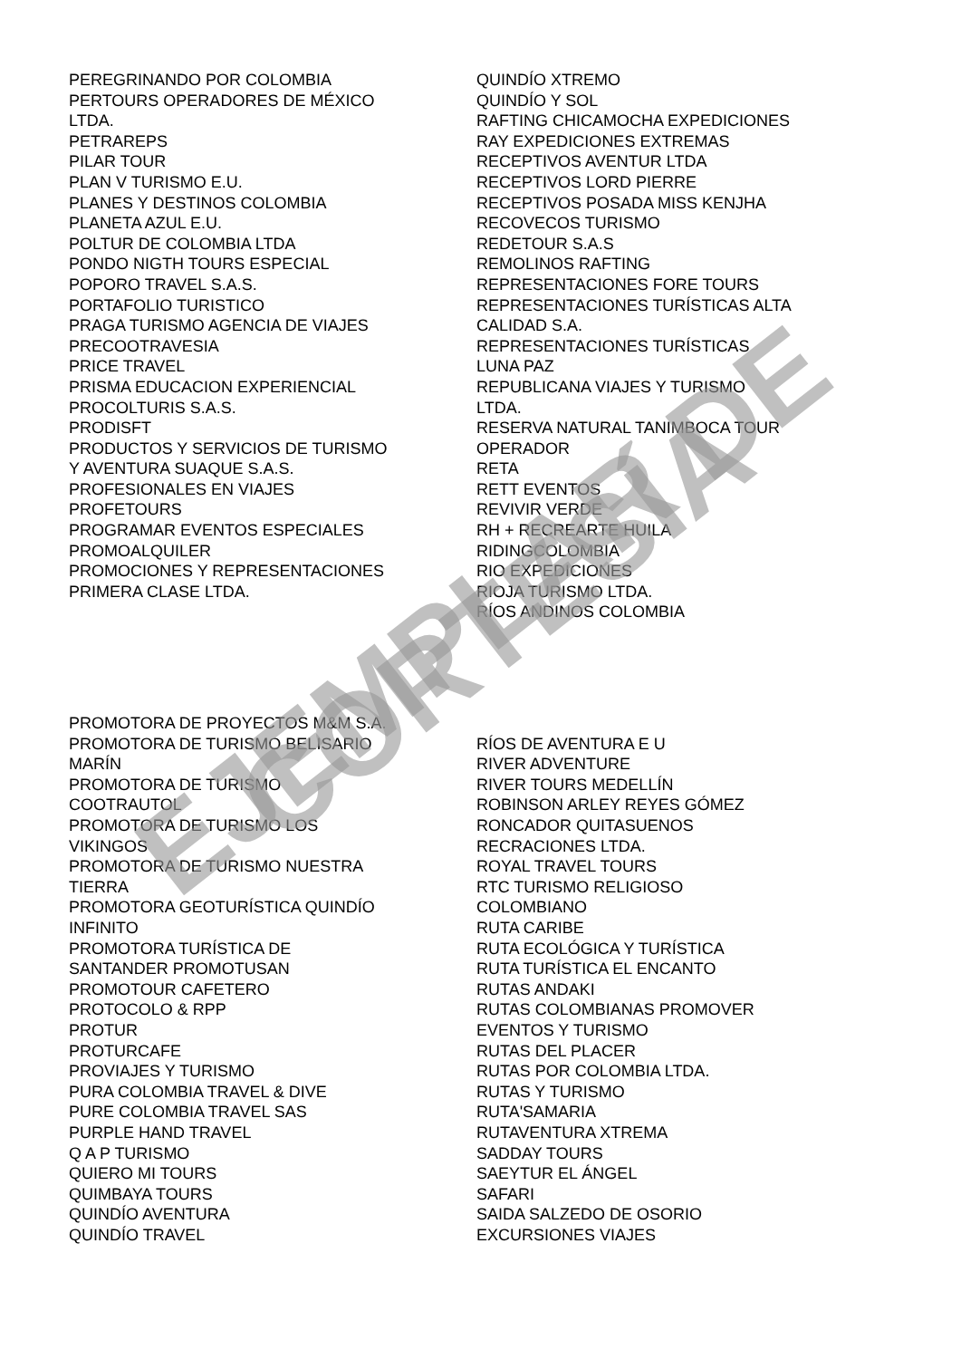PEREGRINANDO POR COLOMBIA
PERTOURS OPERADORES DE MÉXICO
LTDA.
PETRAREPS
PILAR TOUR
PLAN V TURISMO E.U.
PLANES Y DESTINOS COLOMBIA
PLANETA AZUL E.U.
POLTUR DE COLOMBIA LTDA
PONDO NIGTH TOURS ESPECIAL
POPORO TRAVEL S.A.S.
PORTAFOLIO TURISTICO
PRAGA TURISMO AGENCIA DE VIAJES
PRECOOTRAVESIA
PRICE TRAVEL
PRISMA EDUCACION EXPERIENCIAL
PROCOLTURIS S.A.S.
PRODISFT
PRODUCTOS Y SERVICIOS DE TURISMO
Y AVENTURA SUAQUE S.A.S.
PROFESIONALES EN VIAJES
PROFETOURS
PROGRAMAR EVENTOS ESPECIALES
PROMOALQUILER
PROMOCIONES Y REPRESENTACIONES
PRIMERA CLASE LTDA.
QUINDÍO XTREMO
QUINDÍO Y SOL
RAFTING CHICAMOCHA EXPEDICIONES
RAY EXPEDICIONES EXTREMAS
RECEPTIVOS AVENTUR LTDA
RECEPTIVOS LORD PIERRE
RECEPTIVOS POSADA MISS KENJHA
RECOVECOS TURISMO
REDETOUR S.A.S
REMOLINOS RAFTING
REPRESENTACIONES FORE TOURS
REPRESENTACIONES TURÍSTICAS ALTA
CALIDAD S.A.
REPRESENTACIONES TURÍSTICAS
LUNA PAZ
REPUBLICANA VIAJES Y TURISMO
LTDA.
RESERVA NATURAL TANIMBOCA TOUR
OPERADOR
RETA
RETT EVENTOS
REVIVIR VERDE
RH + RECREARTE HUILA
RIDINGCOLOMBIA
RIO EXPEDICIONES
RIOJA TURISMO LTDA.
RÍOS ANDINOS COLOMBIA
PROMOTORA DE PROYECTOS M&M S.A.
PROMOTORA DE TURISMO BELISARIO
MARÍN
PROMOTORA DE TURISMO
COOTRAUTOL
PROMOTORA DE TURISMO LOS
VIKINGOS
PROMOTORA DE TURISMO NUESTRA
TIERRA
PROMOTORA GEOTURÍSTICA QUINDÍO
INFINITO
PROMOTORA TURÍSTICA DE
SANTANDER PROMOTUSAN
PROMOTOUR CAFETERO
PROTOCOLO & RPP
PROTUR
PROTURCAFE
PROVIAJES Y TURISMO
PURA COLOMBIA TRAVEL & DIVE
PURE COLOMBIA TRAVEL SAS
PURPLE HAND TRAVEL
Q A P TURISMO
QUIERO MI TOURS
QUIMBAYA TOURS
QUINDÍO AVENTURA
QUINDÍO TRAVEL
RÍOS DE AVENTURA E U
RIVER ADVENTURE
RIVER TOURS MEDELLÍN
ROBINSON ARLEY REYES GÓMEZ
RONCADOR QUITASUENOS
RECRACIONES LTDA.
ROYAL TRAVEL TOURS
RTC TURISMO RELIGIOSO
COLOMBIANO
RUTA CARIBE
RUTA ECOLÓGICA Y TURÍSTICA
RUTA TURÍSTICA EL ENCANTO
RUTAS ANDAKI
RUTAS COLOMBIANAS PROMOVER
EVENTOS Y TURISMO
RUTAS DEL PLACER
RUTAS POR COLOMBIA LTDA.
RUTAS Y TURISMO
RUTA'SAMARIA
RUTAVENTURA XTREMA
SADDAY TOURS
SAEYTUR EL ÁNGEL
SAFARI
SAIDA SALZEDO DE OSORIO
EXCURSIONES VIAJES
EJEMPLAR DE CORTESÍA